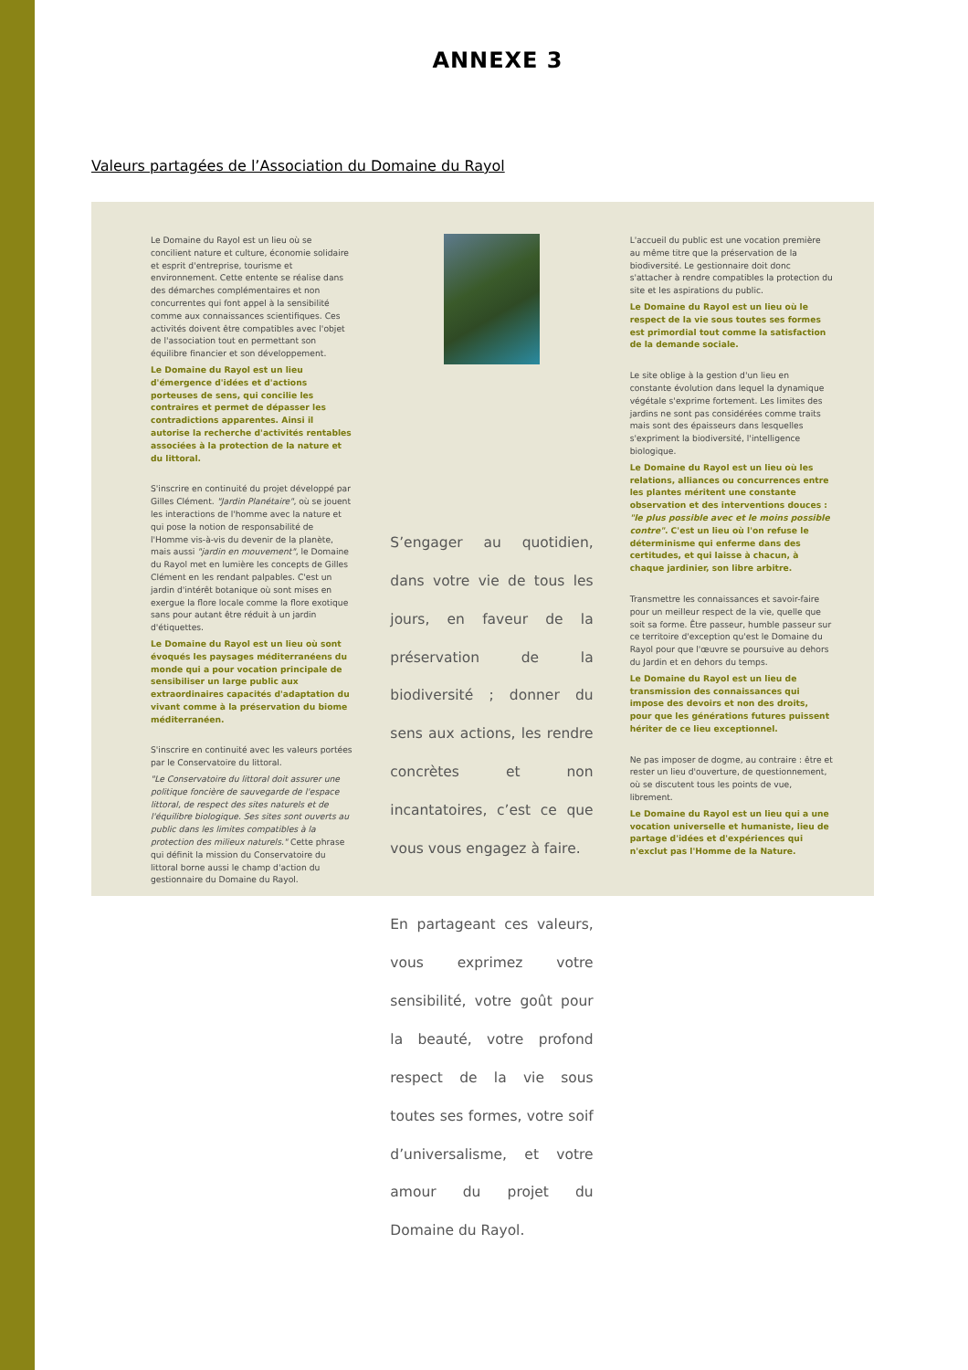ANNEXE 3
Valeurs partagées de l’Association du Domaine du Rayol
Le Domaine du Rayol est un lieu où se concilient nature et culture, économie solidaire et esprit d'entreprise, tourisme et environnement. Cette entente se réalise dans des démarches complémentaires et non concurrentes qui font appel à la sensibilité comme aux connaissances scientifiques. Ces activités doivent être compatibles avec l'objet de l'association tout en permettant son équilibre financier et son développement.
Le Domaine du Rayol est un lieu d'émergence d'idées et d'actions porteuses de sens, qui concilie les contraires et permet de dépasser les contradictions apparentes. Ainsi il autorise la recherche d'activités rentables associées à la protection de la nature et du littoral.
S'inscrire en continuité du projet développé par Gilles Clément. "Jardin Planétaire", où se jouent les interactions de l'homme avec la nature et qui pose la notion de responsabilité de l'Homme vis-à-vis du devenir de la planète, mais aussi "jardin en mouvement", le Domaine du Rayol met en lumière les concepts de Gilles Clément en les rendant palpables. C'est un jardin d'intérêt botanique où sont mises en exergue la flore locale comme la flore exotique sans pour autant être réduit à un jardin d'étiquettes.
Le Domaine du Rayol est un lieu où sont évoqués les paysages méditerranéens du monde qui a pour vocation principale de sensibiliser un large public aux extraordinaires capacités d'adaptation du vivant comme à la préservation du biome méditerranéen.
S'inscrire en continuité avec les valeurs portées par le Conservatoire du littoral.
"Le Conservatoire du littoral doit assurer une politique foncière de sauvegarde de l'espace littoral, de respect des sites naturels et de l'équilibre biologique. Ses sites sont ouverts au public dans les limites compatibles à la protection des milieux naturels." Cette phrase qui définit la mission du Conservatoire du littoral borne aussi le champ d'action du gestionnaire du Domaine du Rayol.
S’engager au quotidien, dans votre vie de tous les jours, en faveur de la préservation de la biodiversité ; donner du sens aux actions, les rendre concrètes et non incantatoires, c’est ce que vous vous engagez à faire.
En partageant ces valeurs, vous exprimez votre sensibilité, votre goût pour la beauté, votre profond respect de la vie sous toutes ses formes, votre soif d’universalisme, et votre amour du projet du Domaine du Rayol.
L'accueil du public est une vocation première au même titre que la préservation de la biodiversité. Le gestionnaire doit donc s'attacher à rendre compatibles la protection du site et les aspirations du public.
Le Domaine du Rayol est un lieu où le respect de la vie sous toutes ses formes est primordial tout comme la satisfaction de la demande sociale.
Le site oblige à la gestion d'un lieu en constante évolution dans lequel la dynamique végétale s'exprime fortement. Les limites des jardins ne sont pas considérées comme traits mais sont des épaisseurs dans lesquelles s'expriment la biodiversité, l'intelligence biologique.
Le Domaine du Rayol est un lieu où les relations, alliances ou concurrences entre les plantes méritent une constante observation et des interventions douces : "le plus possible avec et le moins possible contre". C'est un lieu où l'on refuse le déterminisme qui enferme dans des certitudes, et qui laisse à chacun, à chaque jardinier, son libre arbitre.
Transmettre les connaissances et savoir-faire pour un meilleur respect de la vie, quelle que soit sa forme. Être passeur, humble passeur sur ce territoire d'exception qu'est le Domaine du Rayol pour que l'œuvre se poursuive au dehors du Jardin et en dehors du temps.
Le Domaine du Rayol est un lieu de transmission des connaissances qui impose des devoirs et non des droits, pour que les générations futures puissent hériter de ce lieu exceptionnel.
Ne pas imposer de dogme, au contraire : être et rester un lieu d'ouverture, de questionnement, où se discutent tous les points de vue, librement.
Le Domaine du Rayol est un lieu qui a une vocation universelle et humaniste, lieu de partage d'idées et d'expériences qui n'exclut pas l'Homme de la Nature.